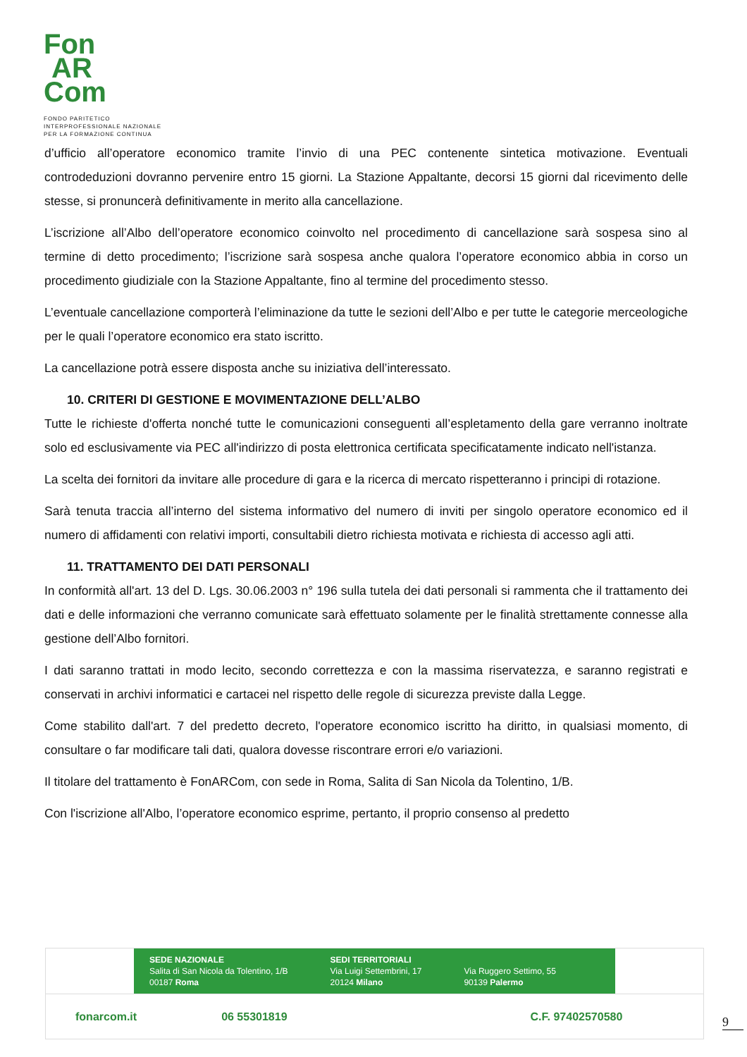Fon
AR
Com
FONDO PARITETICO
INTERPROFESSIONALE NAZIONALE
PER LA FORMAZIONE CONTINUA
d’ufficio all’operatore economico tramite l’invio di una PEC contenente sintetica motivazione. Eventuali controdeduzioni dovranno pervenire entro 15 giorni. La Stazione Appaltante, decorsi 15 giorni dal ricevimento delle stesse, si pronuncerà definitivamente in merito alla cancellazione.
L’iscrizione all’Albo dell’operatore economico coinvolto nel procedimento di cancellazione sarà sospesa sino al termine di detto procedimento; l’iscrizione sarà sospesa anche qualora l’operatore economico abbia in corso un procedimento giudiziale con la Stazione Appaltante, fino al termine del procedimento stesso.
L’eventuale cancellazione comporterà l’eliminazione da tutte le sezioni dell’Albo e per tutte le categorie merceologiche per le quali l’operatore economico era stato iscritto.
La cancellazione potrà essere disposta anche su iniziativa dell’interessato.
10. CRITERI DI GESTIONE E MOVIMENTAZIONE DELL’ALBO
Tutte le richieste d'offerta nonché tutte le comunicazioni conseguenti all’espletamento della gare verranno inoltrate solo ed esclusivamente via PEC all'indirizzo di posta elettronica certificata specificatamente indicato nell'istanza.
La scelta dei fornitori da invitare alle procedure di gara e la ricerca di mercato rispetteranno i principi di rotazione.
Sarà tenuta traccia all’interno del sistema informativo del numero di inviti per singolo operatore economico ed il numero di affidamenti con relativi importi, consultabili dietro richiesta motivata e richiesta di accesso agli atti.
11. TRATTAMENTO DEI DATI PERSONALI
In conformità all'art. 13 del D. Lgs. 30.06.2003 n° 196 sulla tutela dei dati personali si rammenta che il trattamento dei dati e delle informazioni che verranno comunicate sarà effettuato solamente per le finalità strettamente connesse alla gestione dell’Albo fornitori.
I dati saranno trattati in modo lecito, secondo correttezza e con la massima riservatezza, e saranno registrati e conservati in archivi informatici e cartacei nel rispetto delle regole di sicurezza previste dalla Legge.
Come stabilito dall'art. 7 del predetto decreto, l'operatore economico iscritto ha diritto, in qualsiasi momento, di consultare o far modificare tali dati, qualora dovesse riscontrare errori e/o variazioni.
Il titolare del trattamento è FonARCom, con sede in Roma, Salita di San Nicola da Tolentino, 1/B.
Con l'iscrizione all'Albo, l’operatore economico esprime, pertanto, il proprio consenso al predetto
SEDE NAZIONALE
Salita di San Nicola da Tolentino, 1/B
00187 Roma
SEDI TERRITORIALI
Via Luigi Settembrini, 17
20124 Milano
Via Ruggero Settimo, 55
90139 Palermo
fonarcom.it 06 55301819 C.F. 97402570580
9